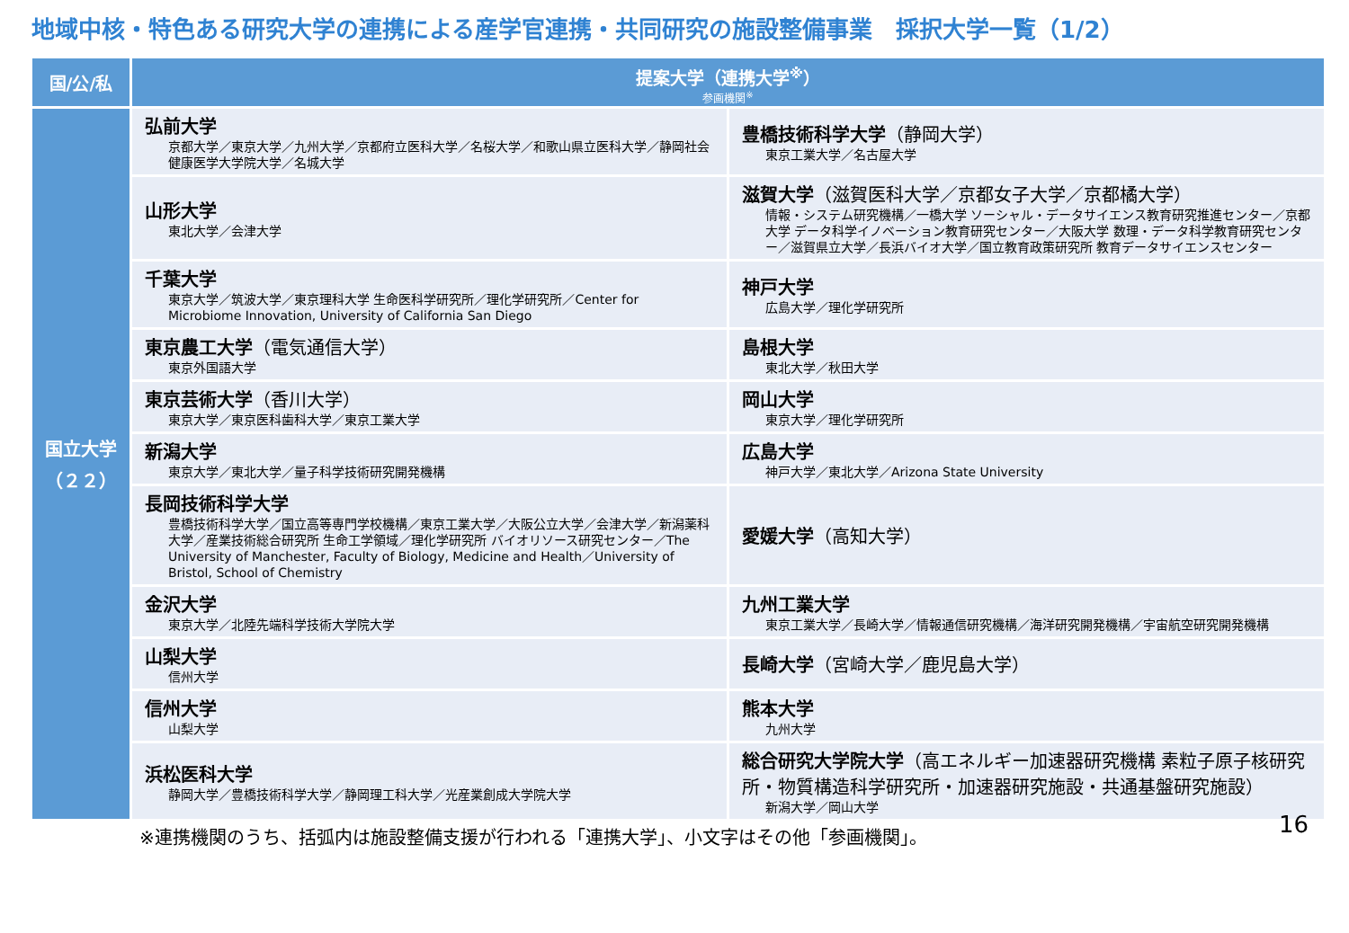地域中核・特色ある研究大学の連携による産学官連携・共同研究の施設整備事業　採択大学一覧（1/2）
| 国/公/私 | 提案大学（連携大学<sup>※</sup>） 参画機関<sup>※</sup> | |
| --- | --- | --- |
| 国立大学 （２２） | 弘前大学 京都大学／東京大学／九州大学／京都府立医科大学／名桜大学／和歌山県立医科大学／静岡社会健康医学大学院大学／名城大学 | 豊橋技術科学大学 （静岡大学） 東京工業大学／名古屋大学 |
| | 山形大学 東北大学／会津大学 | 滋賀大学 （滋賀医科大学／京都女子大学／京都橘大学） 情報・システム研究機構／一橋大学 ソーシャル・データサイエンス教育研究推進センター／京都大学 データ科学イノベーション教育研究センター／大阪大学 数理・データ科学教育研究センター／滋賀県立大学／長浜バイオ大学／国立教育政策研究所 教育データサイエンスセンター |
| | 千葉大学 東京大学／筑波大学／東京理科大学 生命医科学研究所／理化学研究所／Center for Microbiome Innovation, University of California San Diego | 神戸大学 広島大学／理化学研究所 |
| | 東京農工大学 （電気通信大学） 東京外国語大学 | 島根大学 東北大学／秋田大学 |
| | 東京芸術大学 （香川大学） 東京大学／東京医科歯科大学／東京工業大学 | 岡山大学 東京大学／理化学研究所 |
| | 新潟大学 東京大学／東北大学／量子科学技術研究開発機構 | 広島大学 神戸大学／東北大学／Arizona State University |
| | 長岡技術科学大学 豊橋技術科学大学／国立高等専門学校機構／東京工業大学／大阪公立大学／会津大学／新潟薬科大学／産業技術総合研究所 生命工学領域／理化学研究所 バイオリソース研究センター／The University of Manchester, Faculty of Biology, Medicine and Health／University of Bristol, School of Chemistry | 愛媛大学 （高知大学） |
| | 金沢大学 東京大学／北陸先端科学技術大学院大学 | 九州工業大学 東京工業大学／長崎大学／情報通信研究機構／海洋研究開発機構／宇宙航空研究開発機構 |
| | 山梨大学 信州大学 | 長崎大学 （宮崎大学／鹿児島大学） |
| | 信州大学 山梨大学 | 熊本大学 九州大学 |
| | 浜松医科大学 静岡大学／豊橋技術科学大学／静岡理工科大学／光産業創成大学院大学 | 総合研究大学院大学 （高エネルギー加速器研究機構 素粒子原子核研究所・物質構造科学研究所・加速器研究施設・共通基盤研究施設） 新潟大学／岡山大学 |
※連携機関のうち、括弧内は施設整備支援が行われる「連携大学」、小文字はその他「参画機関」。 16